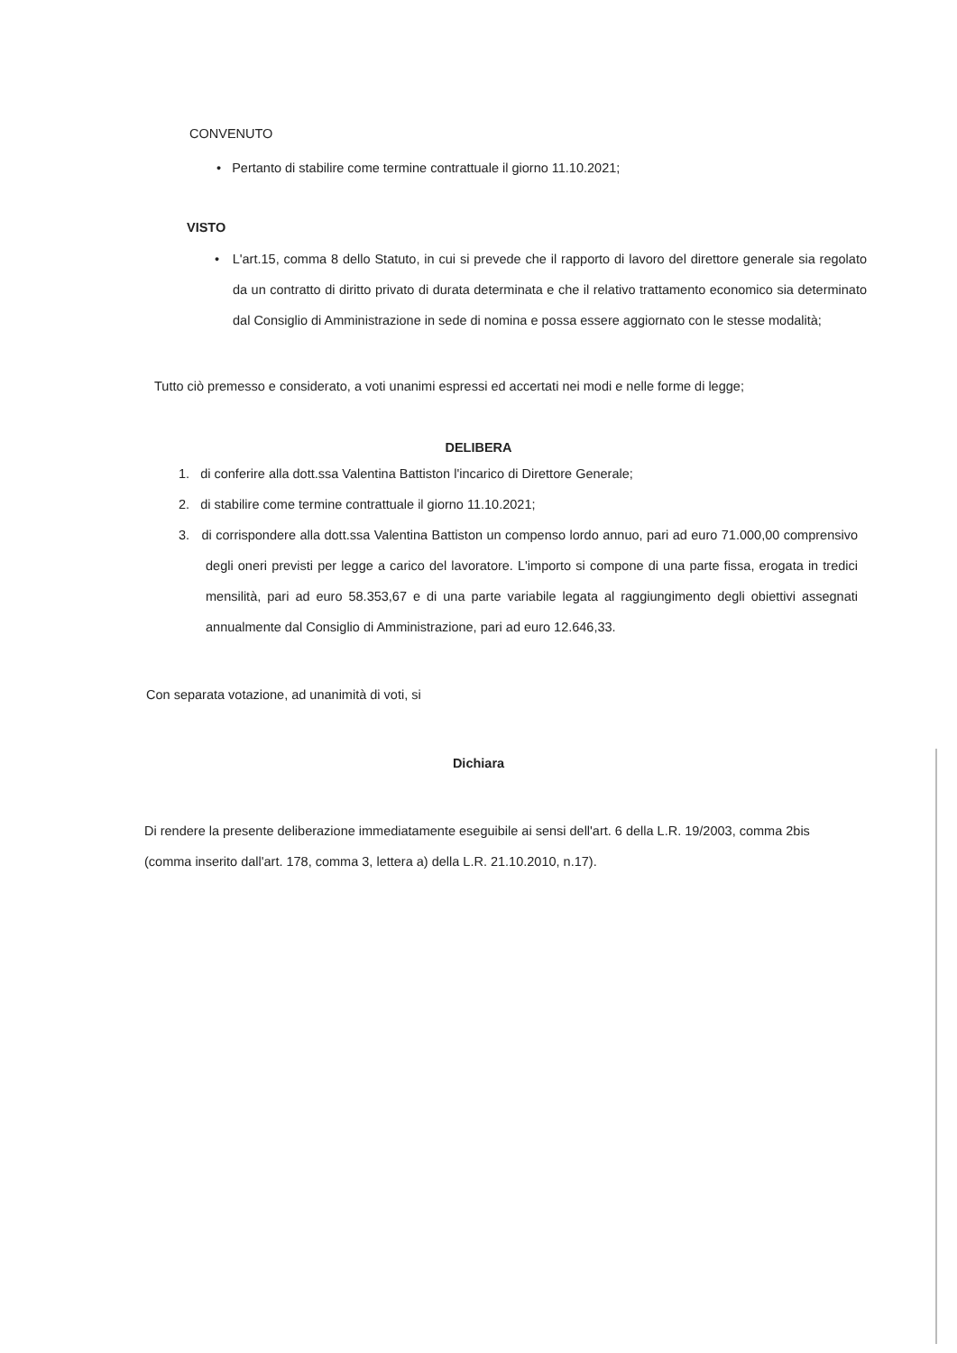CONVENUTO
• Pertanto di stabilire come termine contrattuale il giorno 11.10.2021;
VISTO
• L'art.15, comma 8 dello Statuto, in cui si prevede che il rapporto di lavoro del direttore generale sia regolato da un contratto di diritto privato di durata determinata e che il relativo trattamento economico sia determinato dal Consiglio di Amministrazione in sede di nomina e possa essere aggiornato con le stesse modalità;
Tutto ciò premesso e considerato, a voti unanimi espressi ed accertati nei modi e nelle forme di legge;
DELIBERA
1. di conferire alla dott.ssa Valentina Battiston l'incarico di Direttore Generale;
2. di stabilire come termine contrattuale il giorno 11.10.2021;
3. di corrispondere alla dott.ssa Valentina Battiston un compenso lordo annuo, pari ad euro 71.000,00 comprensivo degli oneri previsti per legge a carico del lavoratore. L'importo si compone di una parte fissa, erogata in tredici mensilità, pari ad euro 58.353,67 e di una parte variabile legata al raggiungimento degli obiettivi assegnati annualmente dal Consiglio di Amministrazione, pari ad euro 12.646,33.
Con separata votazione, ad unanimità di voti, si
Dichiara
Di rendere la presente deliberazione immediatamente eseguibile ai sensi dell'art. 6 della L.R. 19/2003, comma 2bis (comma inserito dall'art. 178, comma 3, lettera a) della L.R. 21.10.2010, n.17).